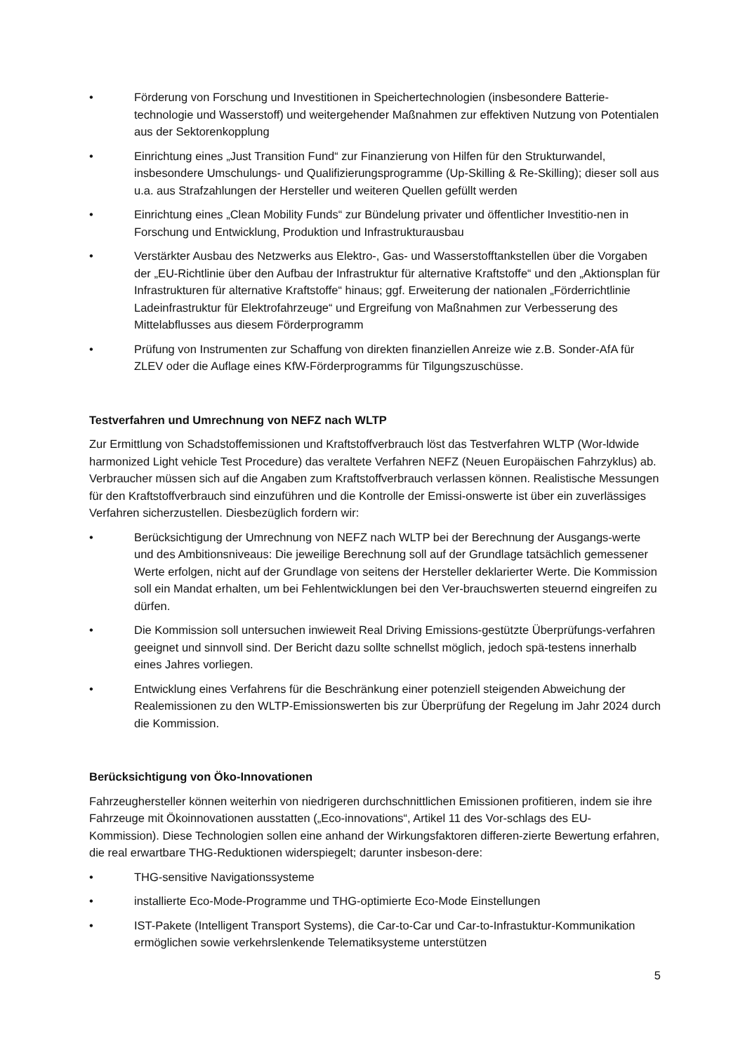• Förderung von Forschung und Investitionen in Speichertechnologien (insbesondere Batterie-technologie und Wasserstoff) und weitergehender Maßnahmen zur effektiven Nutzung von Potentialen aus der Sektorenkopplung
• Einrichtung eines „Just Transition Fund“ zur Finanzierung von Hilfen für den Strukturwandel, insbesondere Umschulungs- und Qualifizierungsprogramme (Up-Skilling & Re-Skilling); dieser soll aus u.a. aus Strafzahlungen der Hersteller und weiteren Quellen gefüllt werden
• Einrichtung eines „Clean Mobility Funds“ zur Bündelung privater und öffentlicher Investitio-nen in Forschung und Entwicklung, Produktion und Infrastrukturausbau
• Verstärkter Ausbau des Netzwerks aus Elektro-, Gas- und Wasserstofftankstellen über die Vorgaben der „EU-Richtlinie über den Aufbau der Infrastruktur für alternative Kraftstoffe“ und den „Aktionsplan für Infrastrukturen für alternative Kraftstoffe“ hinaus; ggf. Erweiterung der nationalen „Förderrichtlinie Ladeinfrastruktur für Elektrofahrzeuge“ und Ergreifung von Maßnahmen zur Verbesserung des Mittelabflusses aus diesem Förderprogramm
• Prüfung von Instrumenten zur Schaffung von direkten finanziellen Anreize wie z.B. Sonder-AfA für ZLEV oder die Auflage eines KfW-Förderprogramms für Tilgungszuschüsse.
Testverfahren und Umrechnung von NEFZ nach WLTP
Zur Ermittlung von Schadstoffemissionen und Kraftstoffverbrauch löst das Testverfahren WLTP (Wor-ldwide harmonized Light vehicle Test Procedure) das veraltete Verfahren NEFZ (Neuen Europäischen Fahrzyklus) ab. Verbraucher müssen sich auf die Angaben zum Kraftstoffverbrauch verlassen können. Realistische Messungen für den Kraftstoffverbrauch sind einzuführen und die Kontrolle der Emissi-onswerte ist über ein zuverlässiges Verfahren sicherzustellen. Diesbezüglich fordern wir:
• Berücksichtigung der Umrechnung von NEFZ nach WLTP bei der Berechnung der Ausgangs-werte und des Ambitionsniveaus: Die jeweilige Berechnung soll auf der Grundlage tatsächlich gemessener Werte erfolgen, nicht auf der Grundlage von seitens der Hersteller deklarierter Werte. Die Kommission soll ein Mandat erhalten, um bei Fehlentwicklungen bei den Ver-brauchswerten steuernd eingreifen zu dürfen.
• Die Kommission soll untersuchen inwieweit Real Driving Emissions-gestützte Überprüfungs-verfahren geeignet und sinnvoll sind. Der Bericht dazu sollte schnellst möglich, jedoch spä-testens innerhalb eines Jahres vorliegen.
• Entwicklung eines Verfahrens für die Beschränkung einer potenziell steigenden Abweichung der Realemissionen zu den WLTP-Emissionswerten bis zur Überprüfung der Regelung im Jahr 2024 durch die Kommission.
Berücksichtigung von Öko-Innovationen
Fahrzeughersteller können weiterhin von niedrigeren durchschnittlichen Emissionen profitieren, indem sie ihre Fahrzeuge mit Ökoinnovationen ausstatten („Eco-innovations“, Artikel 11 des Vor-schlags des EU-Kommission). Diese Technologien sollen eine anhand der Wirkungsfaktoren differen-zierte Bewertung erfahren, die real erwartbare THG-Reduktionen widerspiegelt; darunter insbeson-dere:
• THG-sensitive Navigationssysteme
• installierte Eco-Mode-Programme und THG-optimierte Eco-Mode Einstellungen
• IST-Pakete (Intelligent Transport Systems), die Car-to-Car und Car-to-Infrastuktur-Kommunikation ermöglichen sowie verkehrslenkende Telematiksysteme unterstützen
5